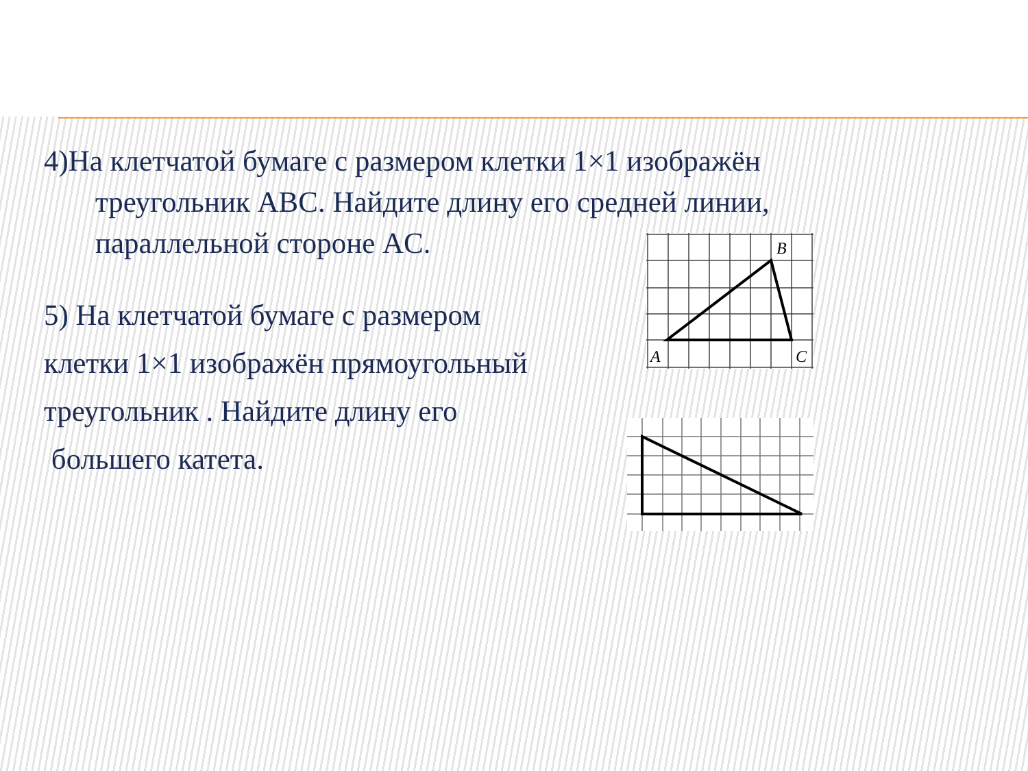4)На клетчатой бумаге с размером клетки 1×1 изображён
треугольник ABC. Найдите длину его средней линии,
параллельной стороне AC.
5) На клетчатой бумаге с размером
клетки 1×1 изображён прямоугольный
треугольник . Найдите длину его
большего катета.
B
A
C